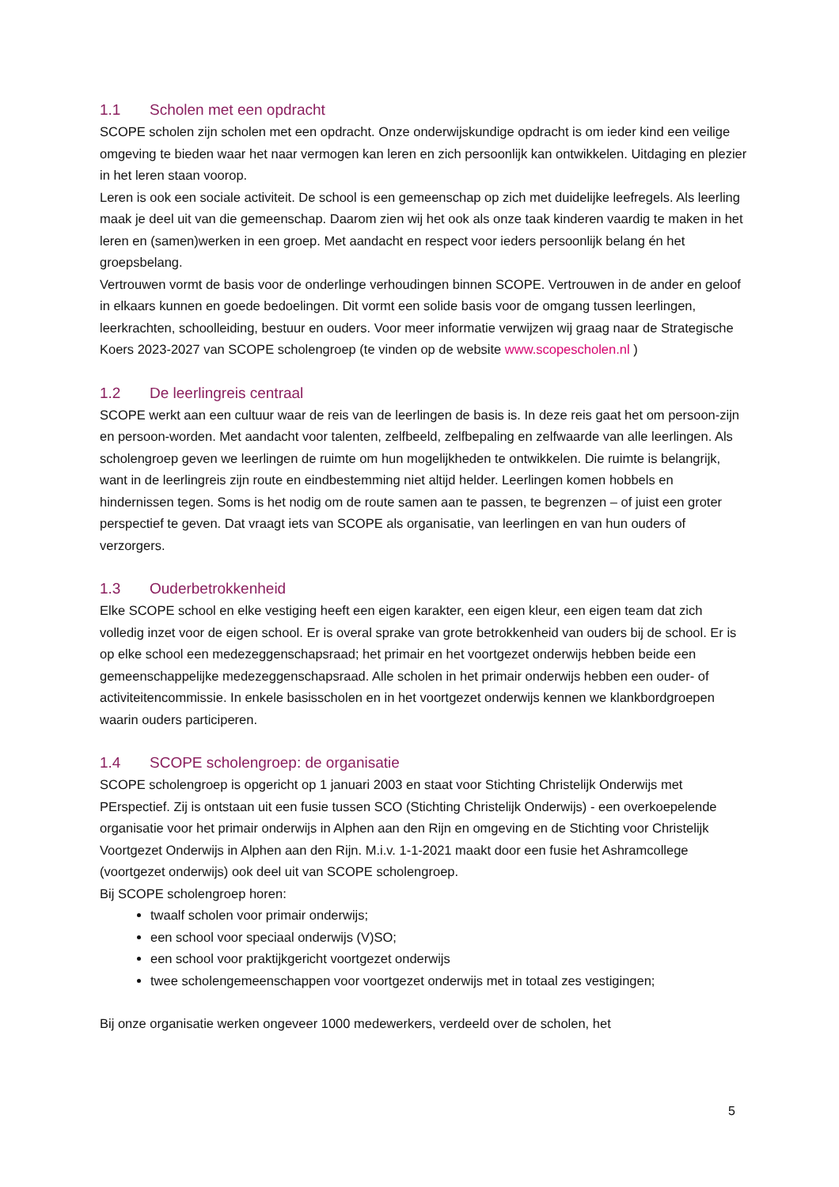1.1 Scholen met een opdracht
SCOPE scholen zijn scholen met een opdracht. Onze onderwijskundige opdracht is om ieder kind een veilige omgeving te bieden waar het naar vermogen kan leren en zich persoonlijk kan ontwikkelen. Uitdaging en plezier in het leren staan voorop.
Leren is ook een sociale activiteit. De school is een gemeenschap op zich met duidelijke leefregels. Als leerling maak je deel uit van die gemeenschap. Daarom zien wij het ook als onze taak kinderen vaardig te maken in het leren en (samen)werken in een groep. Met aandacht en respect voor ieders persoonlijk belang én het groepsbelang.
Vertrouwen vormt de basis voor de onderlinge verhoudingen binnen SCOPE. Vertrouwen in de ander en geloof in elkaars kunnen en goede bedoelingen. Dit vormt een solide basis voor de omgang tussen leerlingen, leerkrachten, schoolleiding, bestuur en ouders. Voor meer informatie verwijzen wij graag naar de Strategische Koers 2023-2027 van SCOPE scholengroep (te vinden op de website www.scopescholen.nl )
1.2 De leerlingreis centraal
SCOPE werkt aan een cultuur waar de reis van de leerlingen de basis is. In deze reis gaat het om persoon-zijn en persoon-worden. Met aandacht voor talenten, zelfbeeld, zelfbepaling en zelfwaarde van alle leerlingen. Als scholengroep geven we leerlingen de ruimte om hun mogelijkheden te ontwikkelen. Die ruimte is belangrijk, want in de leerlingreis zijn route en eindbestemming niet altijd helder. Leerlingen komen hobbels en hindernissen tegen. Soms is het nodig om de route samen aan te passen, te begrenzen – of juist een groter perspectief te geven. Dat vraagt iets van SCOPE als organisatie, van leerlingen en van hun ouders of verzorgers.
1.3 Ouderbetrokkenheid
Elke SCOPE school en elke vestiging heeft een eigen karakter, een eigen kleur, een eigen team dat zich volledig inzet voor de eigen school. Er is overal sprake van grote betrokkenheid van ouders bij de school. Er is op elke school een medezeggenschapsraad; het primair en het voortgezet onderwijs hebben beide een gemeenschappelijke medezeggenschapsraad. Alle scholen in het primair onderwijs hebben een ouder- of activiteitencommissie. In enkele basisscholen en in het voortgezet onderwijs kennen we klankbordgroepen waarin ouders participeren.
1.4 SCOPE scholengroep: de organisatie
SCOPE scholengroep is opgericht op 1 januari 2003 en staat voor Stichting Christelijk Onderwijs met PErspectief. Zij is ontstaan uit een fusie tussen SCO (Stichting Christelijk Onderwijs) - een overkoepelende organisatie voor het primair onderwijs in Alphen aan den Rijn en omgeving en de Stichting voor Christelijk Voortgezet Onderwijs in Alphen aan den Rijn. M.i.v. 1-1-2021 maakt door een fusie het Ashramcollege (voortgezet onderwijs) ook deel uit van SCOPE scholengroep.
Bij SCOPE scholengroep horen:
twaalf scholen voor primair onderwijs;
een school voor speciaal onderwijs (V)SO;
een school voor praktijkgericht voortgezet onderwijs
twee scholengemeenschappen voor voortgezet onderwijs met in totaal zes vestigingen;
Bij onze organisatie werken ongeveer 1000 medewerkers, verdeeld over de scholen, het
5